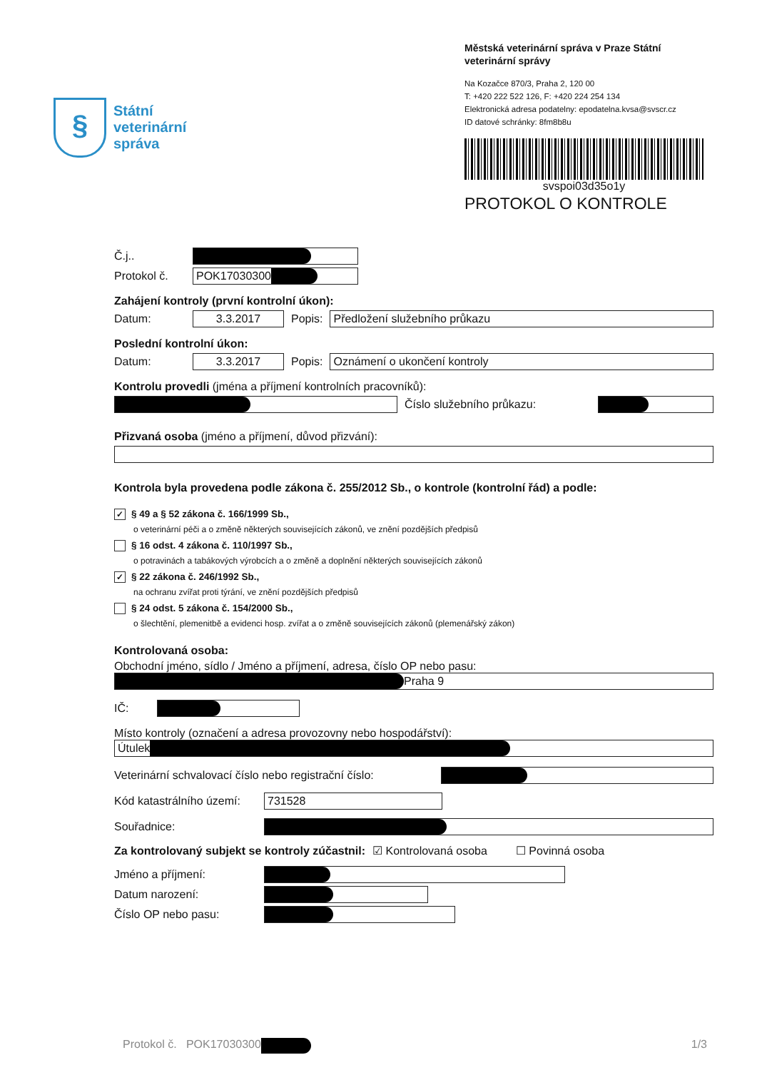§
Státní
veterinární
správa
Městská veterinární správa v Praze Státní veterinární správy
Na Kozačce 870/3, Praha 2, 120 00
T: +420 222 522 126, F: +420 224 254 134
Elektronická adresa podatelny: epodatelna.kvsa@svscr.cz
ID datové schránky: 8fm8b8u
svspoi03d35o1y
PROTOKOL O KONTROLE
Č.j..
Protokol č. POK17030300
Zahájení kontroly (první kontrolní úkon):
Datum: 3.3.2017 Popis: Předložení služebního průkazu
Poslední kontrolní úkon:
Datum: 3.3.2017 Popis: Oznámení o ukončení kontroly
Kontrolu provedli (jména a příjmení kontrolních pracovníků):
Číslo služebního průkazu:
Přizvaná osoba (jméno a příjmení, důvod přizvání):
Kontrola byla provedena podle zákona č. 255/2012 Sb., o kontrole (kontrolní řád) a podle:
✓ § 49 a § 52 zákona č. 166/1999 Sb.,
o veterinární péči a o změně některých souvisejících zákonů, ve znění pozdějších předpisů
§ 16 odst. 4 zákona č. 110/1997 Sb.,
o potravinách a tabákových výrobcích a o změně a doplnění některých souvisejících zákonů
✓ § 22 zákona č. 246/1992 Sb.,
na ochranu zvířat proti týrání, ve znění pozdějších předpisů
§ 24 odst. 5 zákona č. 154/2000 Sb.,
o šlechtění, plemenitbě a evidenci hosp. zvířat a o změně souvisejících zákonů (plemenářský zákon)
Kontrolovaná osoba:
Obchodní jméno, sídlo / Jméno a příjmení, adresa, číslo OP nebo pasu:
Praha 9
IČ:
Místo kontroly (označení a adresa provozovny nebo hospodářství):
Útulek
Veterinární schvalovací číslo nebo registrační číslo:
Kód katastrálního území: 731528
Souřadnice:
Za kontrolovaný subjekt se kontroly zúčastnil: ☑ Kontrolovaná osoba ☐ Povinná osoba
Jméno a příjmení:
Datum narození:
Číslo OP nebo pasu:
Protokol č. POK17030300 1/3